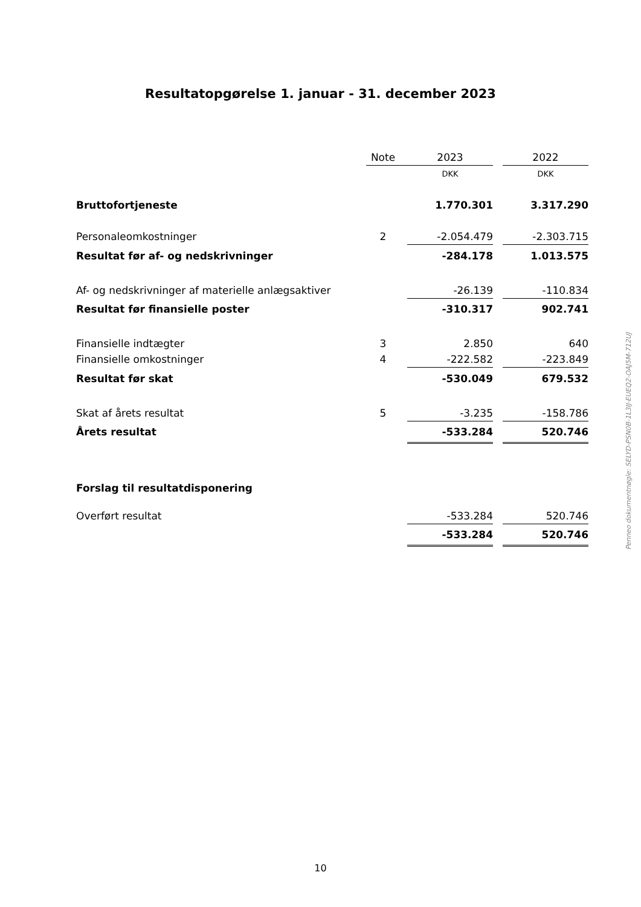Resultatopgørelse 1. januar - 31. december 2023
| | Note | 2023 | | 2022 |
| --- | --- | --- | --- | --- |
| | | DKK | | DKK |
| Bruttofortjeneste | | 1.770.301 | | 3.317.290 |
| Personaleomkostninger | 2 | -2.054.479 | | -2.303.715 |
| Resultat før af- og nedskrivninger | | -284.178 | | 1.013.575 |
| Af- og nedskrivninger af materielle anlægsaktiver | | -26.139 | | -110.834 |
| Resultat før finansielle poster | | -310.317 | | 902.741 |
| Finansielle indtægter | 3 | 2.850 | | 640 |
| Finansielle omkostninger | 4 | -222.582 | | -223.849 |
| Resultat før skat | | -530.049 | | 679.532 |
| Skat af årets resultat | 5 | -3.235 | | -158.786 |
| Årets resultat | | -533.284 | | 520.746 |
| Forslag til resultatdisponering | | | | |
| Overført resultat | | -533.284 | | 520.746 |
| | | -533.284 | | 520.746 |
Penneo dokumentnøgle: SELYD-PSN0B-1L3IJ-EUEQ2-OAJ5M-712UJ
10